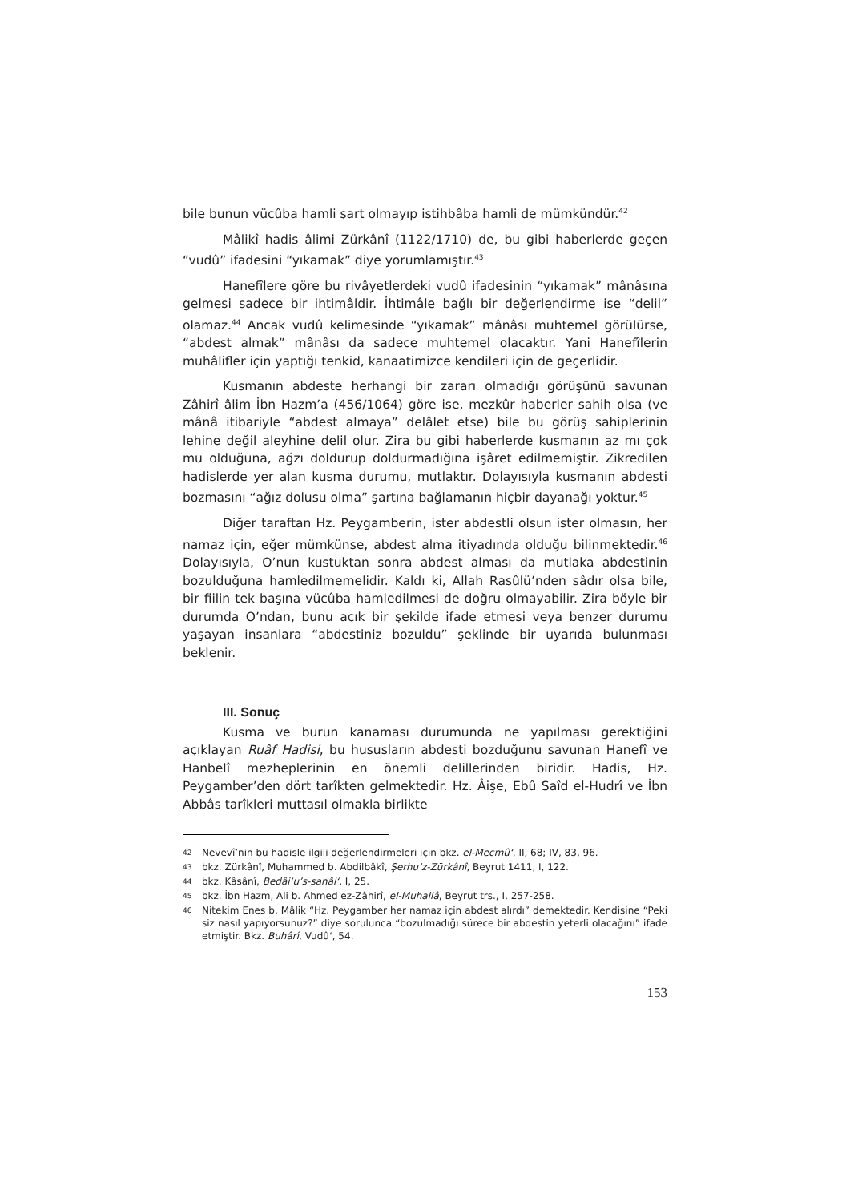bile bunun vücûba hamli şart olmayıp istihbâba hamli de mümkündür.<sup>42</sup>
Mâlikî hadis âlimi Zürkânî (1122/1710) de, bu gibi haberlerde geçen “vudû” ifadesini “yıkamak” diye yorumlamıştır.<sup>43</sup>
Hanefîlere göre bu rivâyetlerdeki vudû ifadesinin “yıkamak” mânâsına gelmesi sadece bir ihtimâldir. İhtimâle bağlı bir değerlendirme ise “delil” olamaz.<sup>44</sup> Ancak vudû kelimesinde “yıkamak” mânâsı muhtemel görülürse, “abdest almak” mânâsı da sadece muhtemel olacaktır. Yani Hanefîlerin muhâlifler için yaptığı tenkid, kanaatimizce kendileri için de geçerlidir.
Kusmanın abdeste herhangi bir zararı olmadığı görüşünü savunan Zâhirî âlim İbn Hazm’a (456/1064) göre ise, mezkûr haberler sahih olsa (ve mânâ itibariyle “abdest almaya” delâlet etse) bile bu görüş sahiplerinin lehine değil aleyhine delil olur. Zira bu gibi haberlerde kusmanın az mı çok mu olduğuna, ağzı doldurup doldurmadığına işâret edilmemiştir. Zikredilen hadislerde yer alan kusma durumu, mutlaktır. Dolayısıyla kusmanın abdesti bozmasını “ağız dolusu olma” şartına bağlamanın hiçbir dayanağı yoktur.<sup>45</sup>
Diğer taraftan Hz. Peygamberin, ister abdestli olsun ister olmasın, her namaz için, eğer mümkünse, abdest alma itiyadında olduğu bilinmektedir.<sup>46</sup> Dolayısıyla, O’nun kustuktan sonra abdest alması da mutlaka abdestinin bozulduğuna hamledilmemelidir. Kaldı ki, Allah Rasûlü’nden sâdır olsa bile, bir fiilin tek başına vücûba hamledilmesi de doğru olmayabilir. Zira böyle bir durumda O’ndan, bunu açık bir şekilde ifade etmesi veya benzer durumu yaşayan insanlara “abdestiniz bozuldu” şeklinde bir uyarıda bulunması beklenir.
III. Sonuç
Kusma ve burun kanaması durumunda ne yapılması gerektiğini açıklayan Ruâf Hadisi, bu hususların abdesti bozduğunu savunan Hanefî ve Hanbelî mezheplerinin en önemli delillerinden biridir. Hadis, Hz. Peygamber’den dört tarîkten gelmektedir. Hz. Âişe, Ebû Saîd el-Hudrî ve İbn Abbâs tarîkleri muttasıl olmakla birlikte
42 Nevevî’nin bu hadisle ilgili değerlendirmeleri için bkz. el-Mecmû‘, II, 68; IV, 83, 96.
43 bkz. Zürkânî, Muhammed b. Abdilbâkî, Şerhu’z-Zürkânî, Beyrut 1411, I, 122.
44 bkz. Kâsânî, Bedâi‘u’s-sanâi‘, I, 25.
45 bkz. İbn Hazm, Ali b. Ahmed ez-Zâhirî, el-Muhallâ, Beyrut trs., I, 257-258.
46 Nitekim Enes b. Mâlik “Hz. Peygamber her namaz için abdest alırdı” demektedir. Kendisine “Peki siz nasıl yapıyorsunuz?” diye sorulunca “bozulmadığı sürece bir abdestin yeterli olacağını” ifade etmiştir. Bkz. Buhârî, Vudû‘, 54.
153